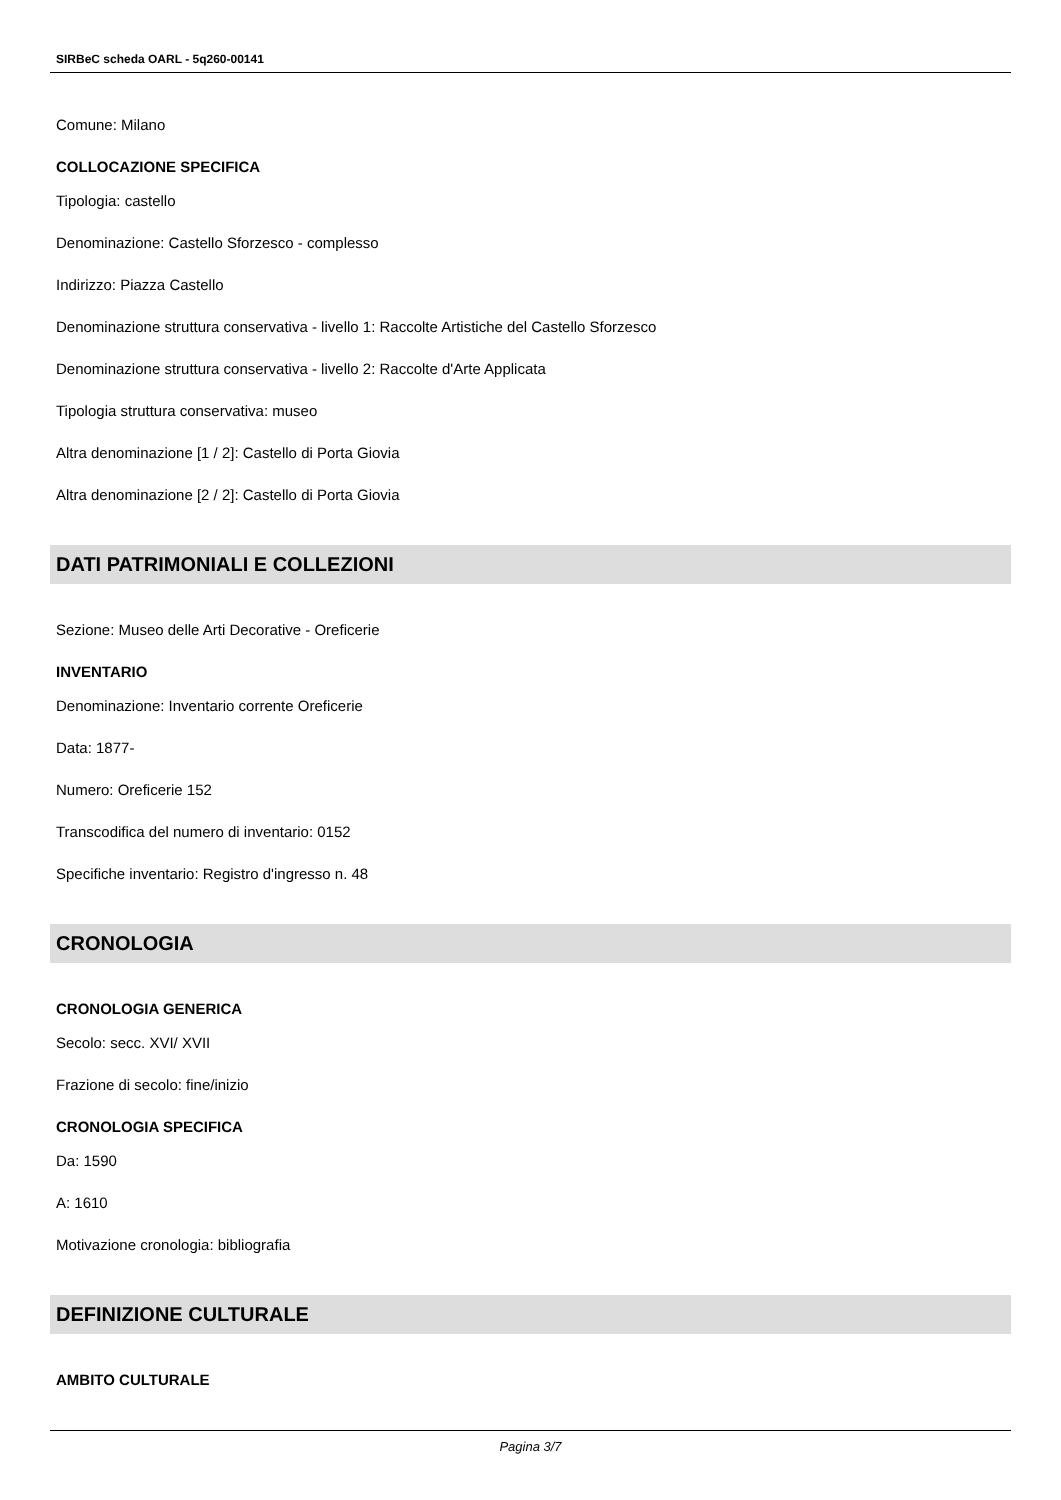SIRBeC scheda OARL - 5q260-00141
Comune: Milano
COLLOCAZIONE SPECIFICA
Tipologia: castello
Denominazione: Castello Sforzesco - complesso
Indirizzo: Piazza Castello
Denominazione struttura conservativa - livello 1: Raccolte Artistiche del Castello Sforzesco
Denominazione struttura conservativa - livello 2: Raccolte d'Arte Applicata
Tipologia struttura conservativa: museo
Altra denominazione [1 / 2]: Castello di Porta Giovia
Altra denominazione [2 / 2]: Castello di Porta Giovia
DATI PATRIMONIALI E COLLEZIONI
Sezione: Museo delle Arti Decorative - Oreficerie
INVENTARIO
Denominazione: Inventario corrente Oreficerie
Data: 1877-
Numero: Oreficerie 152
Transcodifica del numero di inventario: 0152
Specifiche inventario: Registro d'ingresso n. 48
CRONOLOGIA
CRONOLOGIA GENERICA
Secolo: secc. XVI/ XVII
Frazione di secolo: fine/inizio
CRONOLOGIA SPECIFICA
Da: 1590
A: 1610
Motivazione cronologia: bibliografia
DEFINIZIONE CULTURALE
AMBITO CULTURALE
Pagina 3/7